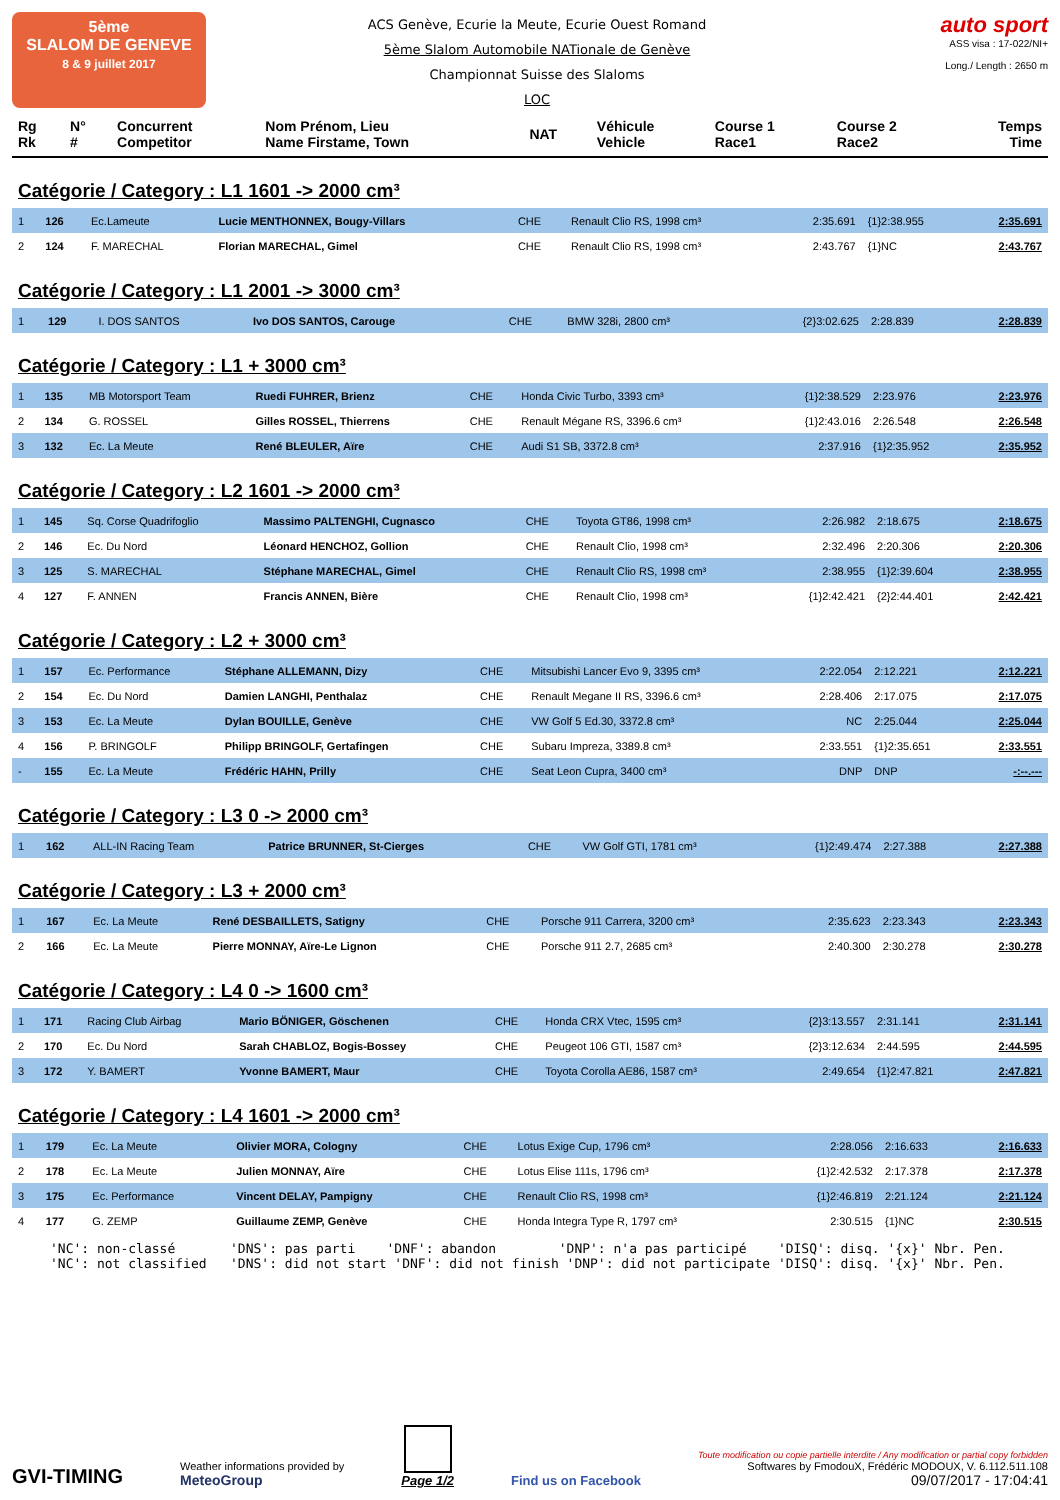5ème
SLALOM DE GENEVE
8 & 9 juillet 2017
ACS Genève, Ecurie la Meute, Ecurie Ouest Romand
5ème Slalom Automobile NATionale de Genève
Championnat Suisse des Slaloms
LOC
auto sport
ASS visa : 17-022/NI+
Long./ Length : 2650 m
| Rg Rk | N° # | Concurrent Competitor | Nom Prénom, Lieu Name Firstame, Town | NAT | Véhicule Vehicle | Course 1 Race1 | Course 2 Race2 | Temps Time |
Catégorie / Category : L1 1601 -> 2000 cm³
| 1 | 126 | Ec.Lameute | Lucie MENTHONNEX, Bougy-Villars | CHE | Renault Clio RS, 1998 cm³ | 2:35.691 | {1}2:38.955 | 2:35.691 |
| 2 | 124 | F. MARECHAL | Florian MARECHAL, Gimel | CHE | Renault Clio RS, 1998 cm³ | 2:43.767 | {1}NC | 2:43.767 |
Catégorie / Category : L1 2001 -> 3000 cm³
| 1 | 129 | I. DOS SANTOS | Ivo DOS SANTOS, Carouge | CHE | BMW 328i, 2800 cm³ | {2}3:02.625 | 2:28.839 | 2:28.839 |
Catégorie / Category : L1 + 3000 cm³
| 1 | 135 | MB Motorsport Team | Ruedi FUHRER, Brienz | CHE | Honda Civic Turbo, 3393 cm³ | {1}2:38.529 | 2:23.976 | 2:23.976 |
| 2 | 134 | G. ROSSEL | Gilles ROSSEL, Thierrens | CHE | Renault Mégane RS, 3396.6 cm³ | {1}2:43.016 | 2:26.548 | 2:26.548 |
| 3 | 132 | Ec. La Meute | René BLEULER, Aïre | CHE | Audi S1 SB, 3372.8 cm³ | 2:37.916 | {1}2:35.952 | 2:35.952 |
Catégorie / Category : L2 1601 -> 2000 cm³
| 1 | 145 | Sq. Corse Quadrifoglio | Massimo PALTENGHI, Cugnasco | CHE | Toyota GT86, 1998 cm³ | 2:26.982 | 2:18.675 | 2:18.675 |
| 2 | 146 | Ec. Du Nord | Léonard HENCHOZ, Gollion | CHE | Renault Clio, 1998 cm³ | 2:32.496 | 2:20.306 | 2:20.306 |
| 3 | 125 | S. MARECHAL | Stéphane MARECHAL, Gimel | CHE | Renault Clio RS, 1998 cm³ | 2:38.955 | {1}2:39.604 | 2:38.955 |
| 4 | 127 | F. ANNEN | Francis ANNEN, Bière | CHE | Renault Clio, 1998 cm³ | {1}2:42.421 | {2}2:44.401 | 2:42.421 |
Catégorie / Category : L2 + 3000 cm³
| 1 | 157 | Ec. Performance | Stéphane ALLEMANN, Dizy | CHE | Mitsubishi Lancer Evo 9, 3395 cm³ | 2:22.054 | 2:12.221 | 2:12.221 |
| 2 | 154 | Ec. Du Nord | Damien LANGHI, Penthalaz | CHE | Renault Megane II RS, 3396.6 cm³ | 2:28.406 | 2:17.075 | 2:17.075 |
| 3 | 153 | Ec. La Meute | Dylan BOUILLE, Genève | CHE | VW Golf 5 Ed.30, 3372.8 cm³ | NC | 2:25.044 | 2:25.044 |
| 4 | 156 | P. BRINGOLF | Philipp BRINGOLF, Gertafingen | CHE | Subaru Impreza, 3389.8 cm³ | 2:33.551 | {1}2:35.651 | 2:33.551 |
| - | 155 | Ec. La Meute | Frédéric HAHN, Prilly | CHE | Seat Leon Cupra, 3400 cm³ | DNP | DNP | -:--.--- |
Catégorie / Category : L3 0 -> 2000 cm³
| 1 | 162 | ALL-IN Racing Team | Patrice BRUNNER, St-Cierges | CHE | VW Golf GTI, 1781 cm³ | {1}2:49.474 | 2:27.388 | 2:27.388 |
Catégorie / Category : L3 + 2000 cm³
| 1 | 167 | Ec. La Meute | René DESBAILLETS, Satigny | CHE | Porsche 911 Carrera, 3200 cm³ | 2:35.623 | 2:23.343 | 2:23.343 |
| 2 | 166 | Ec. La Meute | Pierre MONNAY, Aïre-Le Lignon | CHE | Porsche 911 2.7, 2685 cm³ | 2:40.300 | 2:30.278 | 2:30.278 |
Catégorie / Category : L4 0 -> 1600 cm³
| 1 | 171 | Racing Club Airbag | Mario BÖNIGER, Göschenen | CHE | Honda CRX Vtec, 1595 cm³ | {2}3:13.557 | 2:31.141 | 2:31.141 |
| 2 | 170 | Ec. Du Nord | Sarah CHABLOZ, Bogis-Bossey | CHE | Peugeot 106 GTI, 1587 cm³ | {2}3:12.634 | 2:44.595 | 2:44.595 |
| 3 | 172 | Y. BAMERT | Yvonne BAMERT, Maur | CHE | Toyota Corolla AE86, 1587 cm³ | 2:49.654 | {1}2:47.821 | 2:47.821 |
Catégorie / Category : L4 1601 -> 2000 cm³
| 1 | 179 | Ec. La Meute | Olivier MORA, Cologny | CHE | Lotus Exige Cup, 1796 cm³ | 2:28.056 | 2:16.633 | 2:16.633 |
| 2 | 178 | Ec. La Meute | Julien MONNAY, Aïre | CHE | Lotus Elise 111s, 1796 cm³ | {1}2:42.532 | 2:17.378 | 2:17.378 |
| 3 | 175 | Ec. Performance | Vincent DELAY, Pampigny | CHE | Renault Clio RS, 1998 cm³ | {1}2:46.819 | 2:21.124 | 2:21.124 |
| 4 | 177 | G. ZEMP | Guillaume ZEMP, Genève | CHE | Honda Integra Type R, 1797 cm³ | 2:30.515 | {1}NC | 2:30.515 |
'NC': non-classé 'DNS': pas parti 'DNF': abandon 'DNP': n'a pas participé 'DISQ': disq. '{x}' Nbr. Pen. 'NC': not classified 'DNS': did not start 'DNF': did not finish 'DNP': did not participate 'DISQ': disq. '{x}' Nbr. Pen.
GVI-TIMING
Weather informations provided by
MeteoGroup
Page 1/2
Find us on Facebook
Toute modification ou copie partielle interdite / Any modification or partial copy forbidden
Softwares by FmodouX, Frédéric MODOUX, V. 6.112.511.108
09/07/2017 - 17:04:41